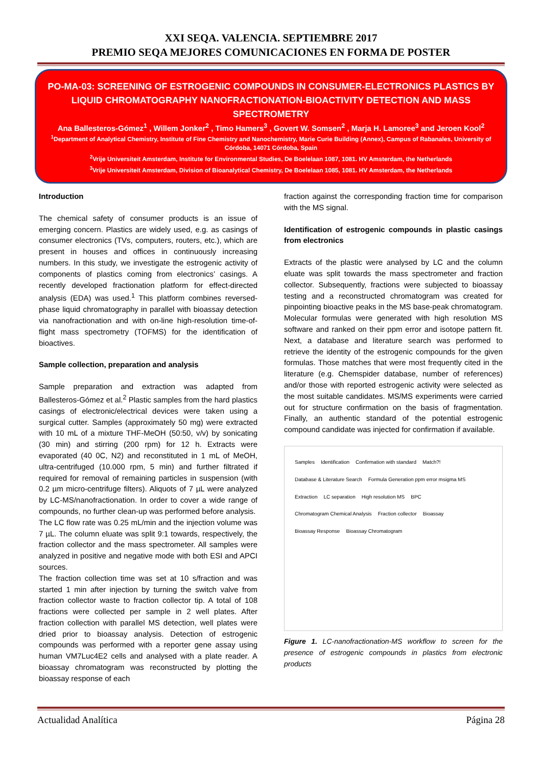XXI SEQA. VALENCIA. SEPTIEMBRE 2017
PREMIO SEQA MEJORES COMUNICACIONES EN FORMA DE POSTER
PO-MA-03: SCREENING OF ESTROGENIC COMPOUNDS IN CONSUMER-ELECTRONICS PLASTICS BY LIQUID CHROMATOGRAPHY NANOFRACTIONATION-BIOACTIVITY DETECTION AND MASS SPECTROMETRY
Ana Ballesteros-Gómez<sup>1</sup> , Willem Jonker<sup>2</sup> , Timo Hamers<sup>3</sup> , Govert W. Somsen<sup>2</sup> , Marja H. Lamoree<sup>3</sup> and Jeroen Kool<sup>2</sup>
<sup>1</sup> Department of Analytical Chemistry, Institute of Fine Chemistry and Nanochemistry, Marie Curie Building (Annex), Campus of Rabanales, University of Córdoba, 14071 Córdoba, Spain
<sup>2</sup> Vrije Universiteit Amsterdam, Institute for Environmental Studies, De Boelelaan 1087, 1081. HV Amsterdam, the Netherlands
<sup>3</sup> Vrije Universiteit Amsterdam, Division of Bioanalytical Chemistry, De Boelelaan 1085, 1081. HV Amsterdam, the Netherlands
Introduction
The chemical safety of consumer products is an issue of emerging concern. Plastics are widely used, e.g. as casings of consumer electronics (TVs, computers, routers, etc.), which are present in houses and offices in continuously increasing numbers. In this study, we investigate the estrogenic activity of components of plastics coming from electronics’ casings. A recently developed fractionation platform for effect-directed analysis (EDA) was used.<sup>1</sup> This platform combines reversed-phase liquid chromatography in parallel with bioassay detection via nanofractionation and with on-line high-resolution time-of-flight mass spectrometry (TOFMS) for the identification of bioactives.
Sample collection, preparation and analysis
Sample preparation and extraction was adapted from Ballesteros-Gómez et al.<sup>2</sup> Plastic samples from the hard plastics casings of electronic/electrical devices were taken using a surgical cutter. Samples (approximately 50 mg) were extracted with 10 mL of a mixture THF-MeOH (50:50, v/v) by sonicating (30 min) and stirring (200 rpm) for 12 h. Extracts were evaporated (40 0C, N2) and reconstituted in 1 mL of MeOH, ultra-centrifuged (10.000 rpm, 5 min) and further filtrated if required for removal of remaining particles in suspension (with 0.2 µm micro-centrifuge filters). Aliquots of 7 µL were analyzed by LC-MS/nanofractionation. In order to cover a wide range of compounds, no further clean-up was performed before analysis.
The LC flow rate was 0.25 mL/min and the injection volume was 7 µL. The column eluate was split 9:1 towards, respectively, the fraction collector and the mass spectrometer. All samples were analyzed in positive and negative mode with both ESI and APCI sources.
The fraction collection time was set at 10 s/fraction and was started 1 min after injection by turning the switch valve from fraction collector waste to fraction collector tip. A total of 108 fractions were collected per sample in 2 well plates. After fraction collection with parallel MS detection, well plates were dried prior to bioassay analysis. Detection of estrogenic compounds was performed with a reporter gene assay using human VM7Luc4E2 cells and analysed with a plate reader. A bioassay chromatogram was reconstructed by plotting the bioassay response of each
fraction against the corresponding fraction time for comparison with the MS signal.
Identification of estrogenic compounds in plastic casings from electronics
Extracts of the plastic were analysed by LC and the column eluate was split towards the mass spectrometer and fraction collector. Subsequently, fractions were subjected to bioassay testing and a reconstructed chromatogram was created for pinpointing bioactive peaks in the MS base-peak chromatogram. Molecular formulas were generated with high resolution MS software and ranked on their ppm error and isotope pattern fit. Next, a database and literature search was performed to retrieve the identity of the estrogenic compounds for the given formulas. Those matches that were most frequently cited in the literature (e.g. Chemspider database, number of references) and/or those with reported estrogenic activity were selected as the most suitable candidates. MS/MS experiments were carried out for structure confirmation on the basis of fragmentation. Finally, an authentic standard of the potential estrogenic compound candidate was injected for confirmation if available.
Samples Identification Confirmation with standard Match?! Database & Literature Search Formula Generation ppm error msigma MS Extraction LC separation High resolution MS BPC Chromatogram Chemical Analysis Fraction collector Bioassay Bioassay Response Bioassay Chromatogram
Figure 1. LC-nanofractionation-MS workflow to screen for the presence of estrogenic compounds in plastics from electronic products
Actualidad Analítica Página 28